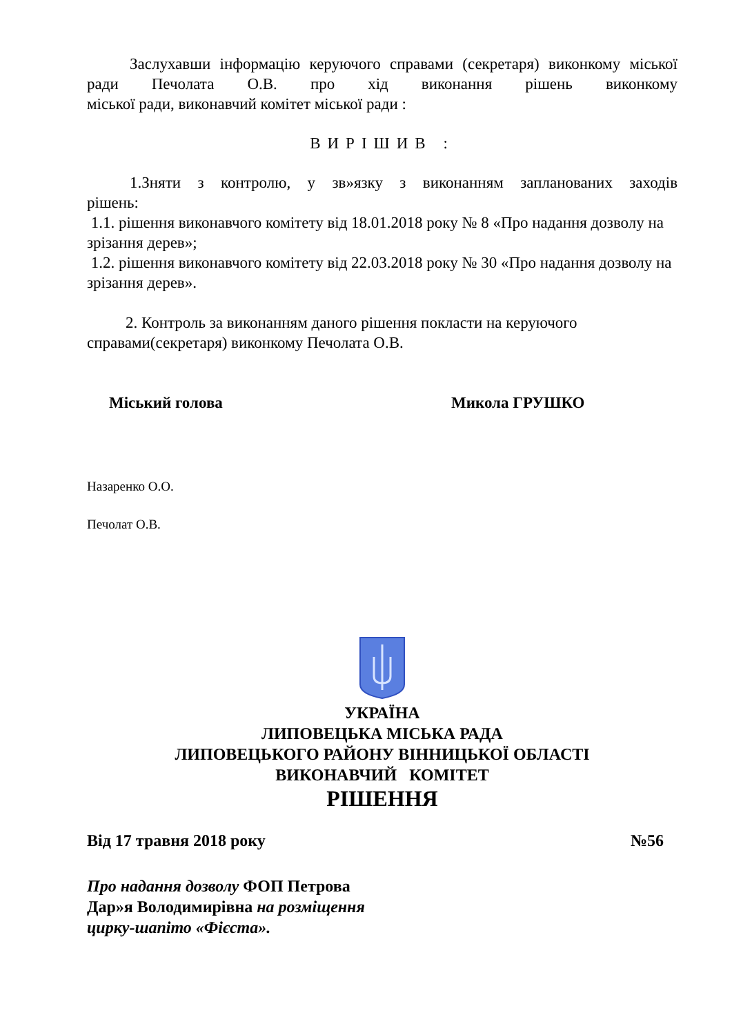Заслухавши інформацію керуючого справами (секретаря) виконкому міської ради Печолата О.В. про хід виконання рішень виконкому
міської ради, виконавчий комітет міської ради :
ВИРІШИВ :
1.Зняти з контролю, у зв»язку з виконанням запланованих заходів
рішень:
1.1. рішення виконавчого комітету від 18.01.2018 року № 8 «Про надання дозволу на зрізання дерев»;
1.2. рішення виконавчого комітету від 22.03.2018 року № 30 «Про надання дозволу на зрізання дерев».
2. Контроль за виконанням даного рішення покласти на керуючого справами(секретаря) виконкому Печолата О.В.
Міський голова Микола ГРУШКО
Назаренко О.О.
Печолат О.В.
УКРАЇНА
ЛИПОВЕЦЬКА МІСЬКА РАДА
ЛИПОВЕЦЬКОГО РАЙОНУ ВІННИЦЬКОЇ ОБЛАСТІ
ВИКОНАВЧИЙ КОМІТЕТ
РІШЕННЯ
Від 17 травня 2018 року №56
Про надання дозволу ФОП Петрова
Дар»я Володимирівна на розміщення
цирку-шапіто «Фієста».